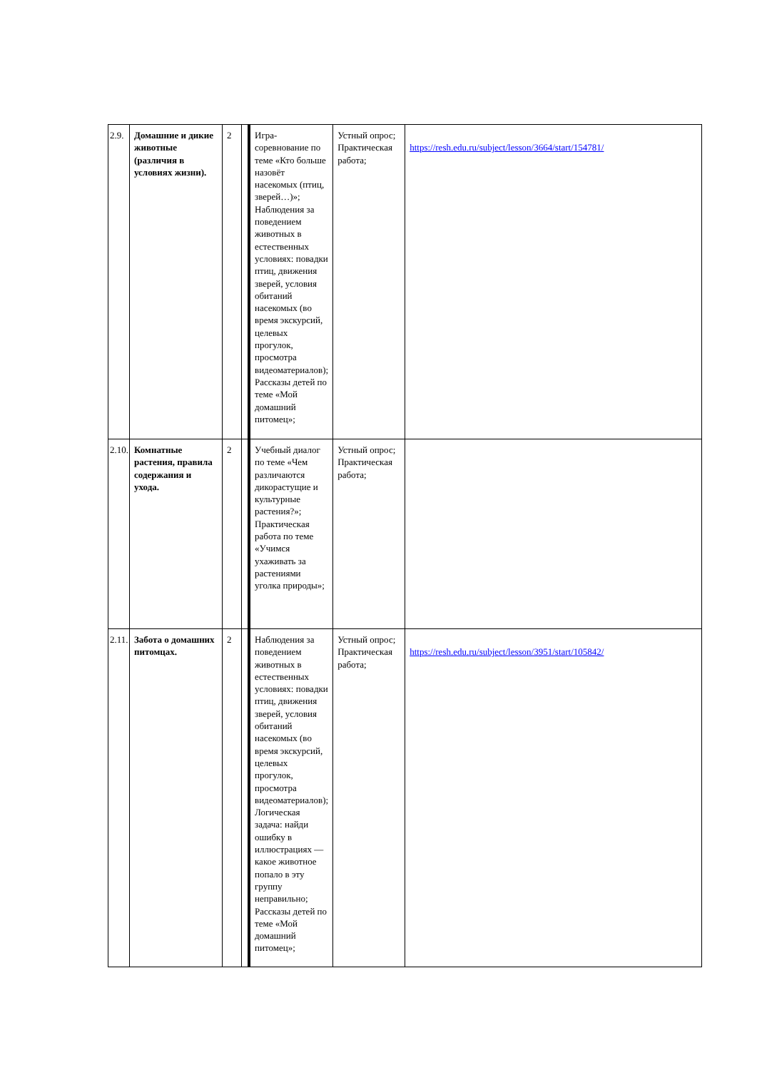| 2.9. | Домашние и дикие животные (различия в условиях жизни). | 2 | | Игра-соревнование по теме «Кто больше назовёт насекомых (птиц, зверей…)»; Наблюдения за поведением животных в естественных условиях: повадки птиц, движения зверей, условия обитаний насекомых (во время экскурсий, целевых прогулок, просмотра видеоматериалов); Рассказы детей по теме «Мой домашний питомец»; | Устный опрос; Практическая работа; | https://resh.edu.ru/subject/lesson/3664/start/154781/ |
| 2.10. | Комнатные растения, правила содержания и ухода. | 2 | | Учебный диалог по теме «Чем различаются дикорастущие и культурные растения?»; Практическая работа по теме «Учимся ухаживать за растениями уголка природы»; | Устный опрос; Практическая работа; | |
| 2.11. | Забота о домашних питомцах. | 2 | | Наблюдения за поведением животных в естественных условиях: повадки птиц, движения зверей, условия обитаний насекомых (во время экскурсий, целевых прогулок, просмотра видеоматериалов); Логическая задача: найди ошибку в иллюстрациях — какое животное попало в эту группу неправильно; Рассказы детей по теме «Мой домашний питомец»; | Устный опрос; Практическая работа; | https://resh.edu.ru/subject/lesson/3951/start/105842/ |